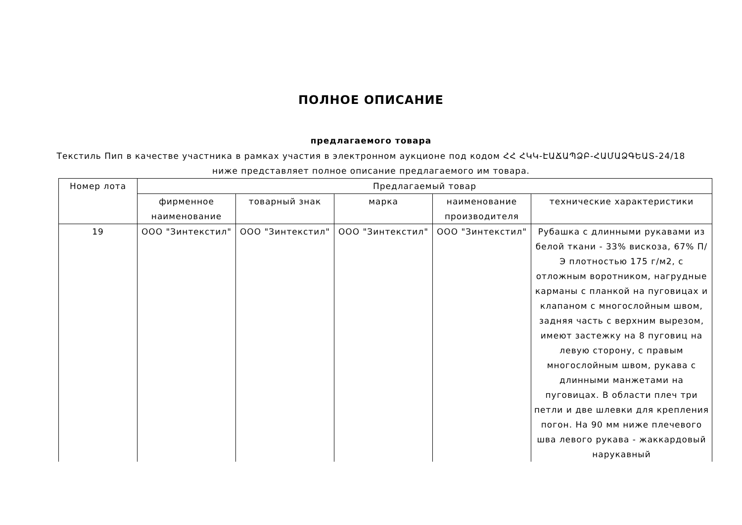ПОЛНОЕ ОПИСАНИЕ
предлагаемого товара
Текстиль Пип в качестве участника в рамках участия в электронном аукционе под кодом ՀՀ ՀԿԿ-ԷԱՃԱՊՁԲ-ՀԱՄԱՁԳԵԱՏ-24/18 ниже представляет полное описание предлагаемого им товара.
| Номер лота | Предлагаемый товар | | | | |
| --- | --- | --- | --- | --- | --- |
| | фирменное наименование | товарный знак | марка | наименование производителя | технические характеристики |
| 19 | ООО "Зинтекстил" | ООО "Зинтекстил" | ООО "Зинтекстил" | ООО "Зинтекстил" | Рубашка с длинными рукавами из белой ткани - 33% вискоза, 67% П/Э плотностью 175 г/м2, с отложным воротником, нагрудные карманы с планкой на пуговицах и клапаном с многослойным швом, задняя часть с верхним вырезом, имеют застежку на 8 пуговиц на левую сторону, с правым многослойным швом, рукава с длинными манжетами на пуговицах. В области плеч три петли и две шлевки для крепления погон. На 90 мм ниже плечевого шва левого рукава - жаккардовый нарукавный |